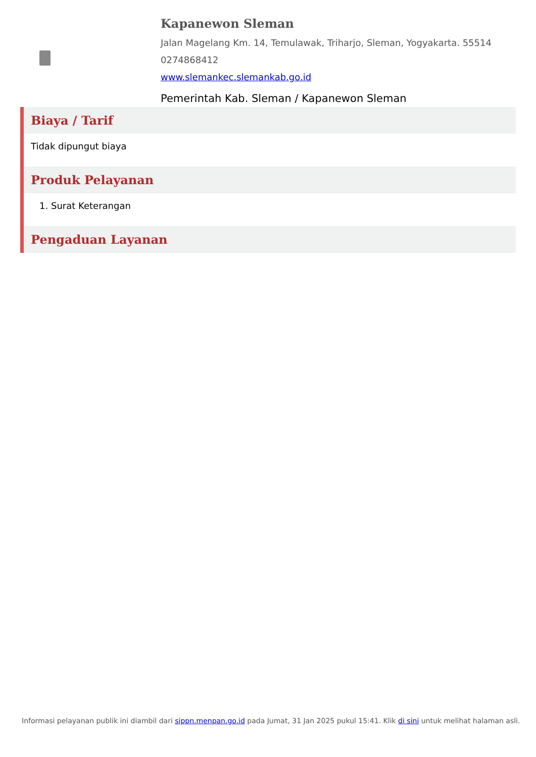Kapanewon Sleman
Jalan Magelang Km. 14, Temulawak, Triharjo, Sleman, Yogyakarta. 55514
0274868412
www.slemankec.slemankab.go.id
Pemerintah Kab. Sleman / Kapanewon Sleman
Biaya / Tarif
Tidak dipungut biaya
Produk Pelayanan
1. Surat Keterangan
Pengaduan Layanan
Informasi pelayanan publik ini diambil dari sippn.menpan.go.id pada Jumat, 31 Jan 2025 pukul 15:41. Klik di sini untuk melihat halaman asli.